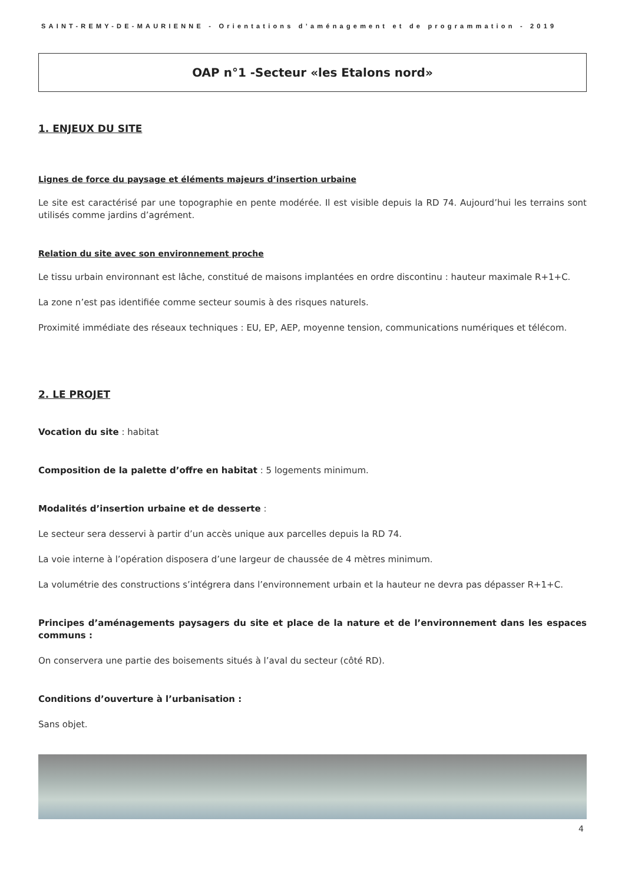SAINT-REMY-DE-MAURIENNE - Orientations d’aménagement et de programmation - 2019
OAP n°1 -Secteur «les Etalons nord»
1. ENJEUX DU SITE
Lignes de force du paysage et éléments majeurs d’insertion urbaine
Le site est caractérisé par une topographie en pente modérée. Il est visible depuis la RD 74. Aujourd’hui les terrains sont utilisés comme jardins d’agrément.
Relation du site avec son environnement proche
Le tissu urbain environnant est lâche, constitué de maisons implantées en ordre discontinu : hauteur maximale R+1+C.
La zone n’est pas identifiée comme secteur soumis à des risques naturels.
Proximité immédiate des réseaux techniques : EU, EP, AEP, moyenne tension, communications numériques et télécom.
2. LE PROJET
Vocation du site : habitat
Composition de la palette d’offre en habitat : 5 logements minimum.
Modalités d’insertion urbaine et de desserte :
Le secteur sera desservi à partir d’un accès unique aux parcelles depuis la RD 74.
La voie interne à l’opération disposera d’une largeur de chaussée de 4 mètres minimum.
La volumétrie des constructions s’intégrera dans l’environnement urbain et la hauteur ne devra pas dépasser R+1+C.
Principes d’aménagements paysagers du site et place de la nature et de l’environnement dans les espaces communs :
On conservera une partie des boisements situés à l’aval du secteur (côté RD).
Conditions d’ouverture à l’urbanisation :
Sans objet.
4